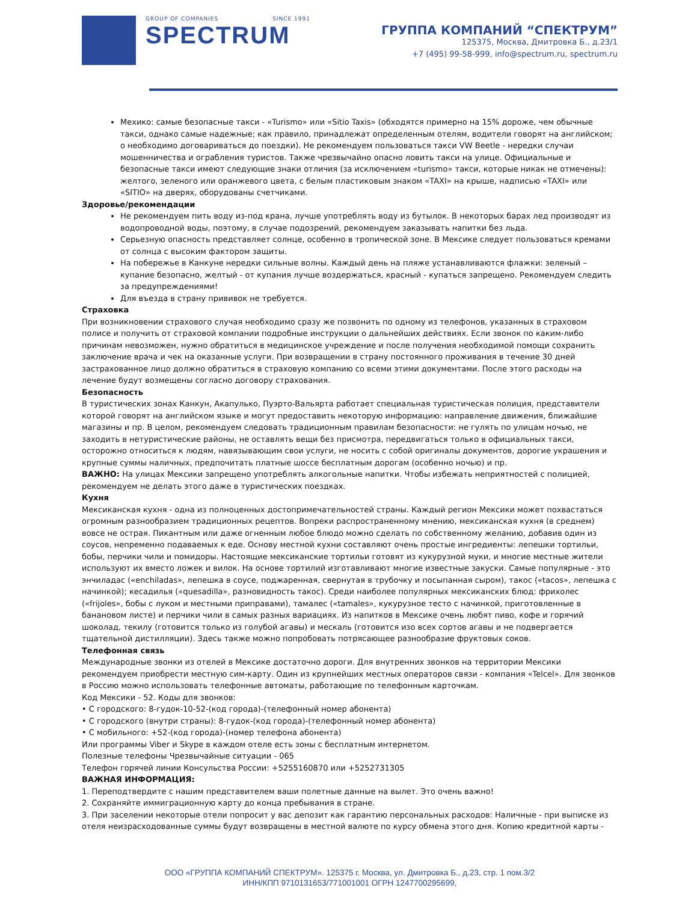GROUP OF COMPANIES SINCE 1991
SPECTRUM
ГРУППА КОМПАНИЙ “СПЕКТРУМ”
125375, Москва, Дмитровка Б., д.23/1
+7 (495) 99-58-999, info@spectrum.ru, spectrum.ru
Мехико: самые безопасные такси - «Turismo» или «Sitio Taxis» (обходятся примерно на 15% дороже, чем обычные такси, однако самые надежные; как правило, принадлежат определенным отелям, водители говорят на английском; о необходимо договариваться до поездки). Не рекомендуем пользоваться такси VW Beetle - нередки случаи мошенничества и ограбления туристов. Также чрезвычайно опасно ловить такси на улице. Официальные и безопасные такси имеют следующие знаки отличия (за исключением «turismo» такси, которые никак не отмечены): желтого, зеленого или оранжевого цвета, с белым пластиковым знаком «TAXI» на крыше, надписью «TAXI» или «SITIO» на дверях, оборудованы счетчиками.
Здоровье/рекомендации
Не рекомендуем пить воду из-под крана, лучше употреблять воду из бутылок. В некоторых барах лед производят из водопроводной воды, поэтому, в случае подозрений, рекомендуем заказывать напитки без льда.
Серьезную опасность представляет солнце, особенно в тропической зоне. В Мексике следует пользоваться кремами от солнца с высоким фактором защиты.
На побережье в Канкуне нередки сильные волны. Каждый день на пляже устанавливаются флажки: зеленый – купание безопасно, желтый - от купания лучше воздержаться, красный - купаться запрещено. Рекомендуем следить за предупреждениями!
Для въезда в страну прививок не требуется.
Страховка
При возникновении страхового случая необходимо сразу же позвонить по одному из телефонов, указанных в страховом полисе и получить от страховой компании подробные инструкции о дальнейших действиях. Если звонок по каким-либо причинам невозможен, нужно обратиться в медицинское учреждение и после получения необходимой помощи сохранить заключение врача и чек на оказанные услуги. При возвращении в страну постоянного проживания в течение 30 дней застрахованное лицо должно обратиться в страховую компанию со всеми этими документами. После этого расходы на лечение будут возмещены согласно договору страхования.
Безопасность
В туристических зонах Канкун, Акапулько, Пуэрто-Вальярта работает специальная туристическая полиция, представители которой говорят на английском языке и могут предоставить некоторую информацию: направление движения, ближайшие магазины и пр. В целом, рекомендуем следовать традиционным правилам безопасности: не гулять по улицам ночью, не заходить в нетуристические районы, не оставлять вещи без присмотра, передвигаться только в официальных такси, осторожно относиться к людям, навязывающим свои услуги, не носить с собой оригиналы документов, дорогие украшения и крупные суммы наличных, предпочитать платные шоссе бесплатным дорогам (особенно ночью) и пр.
ВАЖНО: На улицах Мексики запрещено употреблять алкогольные напитки. Чтобы избежать неприятностей с полицией, рекомендуем не делать этого даже в туристических поездках.
Кухня
Мексиканская кухня - одна из полноценных достопримечательностей страны. Каждый регион Мексики может похвастаться огромным разнообразием традиционных рецептов. Вопреки распространенному мнению, мексиканская кухня (в среднем) вовсе не острая. Пикантным или даже огненным любое блюдо можно сделать по собственному желанию, добавив один из соусов, непременно подаваемых к еде. Основу местной кухни составляют очень простые ингредиенты: лепешки тортильи, бобы, перчики чили и помидоры. Настоящие мексиканские тортильи готовят из кукурузной муки, и многие местные жители используют их вместо ложек и вилок. На основе тортилий изготавливают многие известные закуски. Самые популярные - это энчиладас («enchiladas», лепешка в соусе, поджаренная, свернутая в трубочку и посыпанная сыром), такос («tacos», лепешка с начинкой); кесадилья («quesadilla», разновидность такос). Среди наиболее популярных мексиканских блюд: фрихолес («frijoles», бобы с луком и местными приправами), тамалес («tamales», кукурузное тесто с начинкой, приготовленные в банановом листе) и перчики чили в самых разных вариациях. Из напитков в Мексике очень любят пиво, кофе и горячий шоколад, текилу (готовится только из голубой агавы) и мескаль (готовится изо всех сортов агавы и не подвергается тщательной дистилляции). Здесь также можно попробовать потрясающее разнообразие фруктовых соков.
Телефонная связь
Международные звонки из отелей в Мексике достаточно дороги. Для внутренних звонков на территории Мексики рекомендуем приобрести местную сим-карту. Один из крупнейших местных операторов связи - компания «Telcel». Для звонков в Россию можно использовать телефонные автоматы, работающие по телефонным карточкам.
Код Мексики - 52. Коды для звонков:
• С городского: 8-гудок-10-52-(код города)-(телефонный номер абонента)
• С городского (внутри страны): 8-гудок-(код города)-(телефонный номер абонента)
• С мобильного: +52-(код города)-(номер телефона абонента)
Или программы Viber и Skype в каждом отеле есть зоны с бесплатным интернетом.
Полезные телефоны Чрезвычайные ситуации - 065
Телефон горячей линии Консульства России: +5255160870 или +5252731305
ВАЖНАЯ ИНФОРМАЦИЯ:
1. Переподтвердите с нашим представителем ваши полетные данные на вылет. Это очень важно!
2. Сохраняйте иммиграционную карту до конца пребывания в стране.
3. При заселении некоторые отели попросит у вас депозит как гарантию персональных расходов: Наличные - при выписке из отеля неизрасходованные суммы будут возвращены в местной валюте по курсу обмена этого дня. Копию кредитной карты -
ООО «ГРУППА КОМПАНИЙ СПЕКТРУМ». 125375 г. Москва, ул. Дмитровка Б., д.23, стр. 1 пом.3/2
ИНН/КПП 9710131653/771001001 ОГРН 1247700295699,